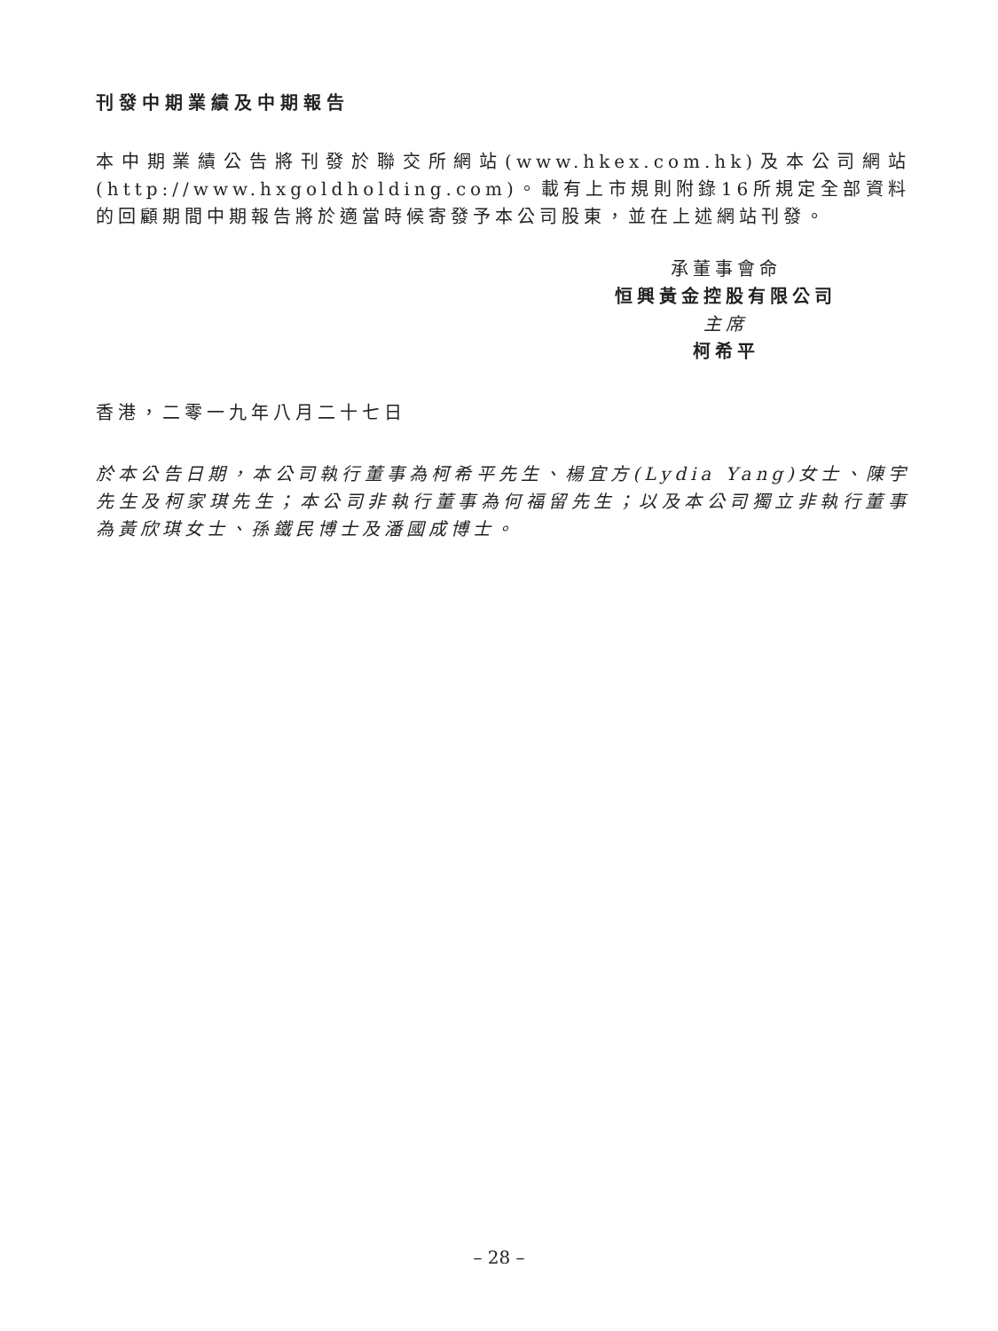刊發中期業績及中期報告
本中期業績公告將刊發於聯交所網站(www.hkex.com.hk)及本公司網站(http://www.hxgoldholding.com)。載有上市規則附錄16所規定全部資料的回顧期間中期報告將於適當時候寄發予本公司股東，並在上述網站刊發。
承董事會命
恒興黃金控股有限公司
主席
柯希平
香港，二零一九年八月二十七日
於本公告日期，本公司執行董事為柯希平先生、楊宜方(Lydia Yang)女士、陳宇先生及柯家琪先生；本公司非執行董事為何福留先生；以及本公司獨立非執行董事為黃欣琪女士、孫鐵民博士及潘國成博士。
– 28 –